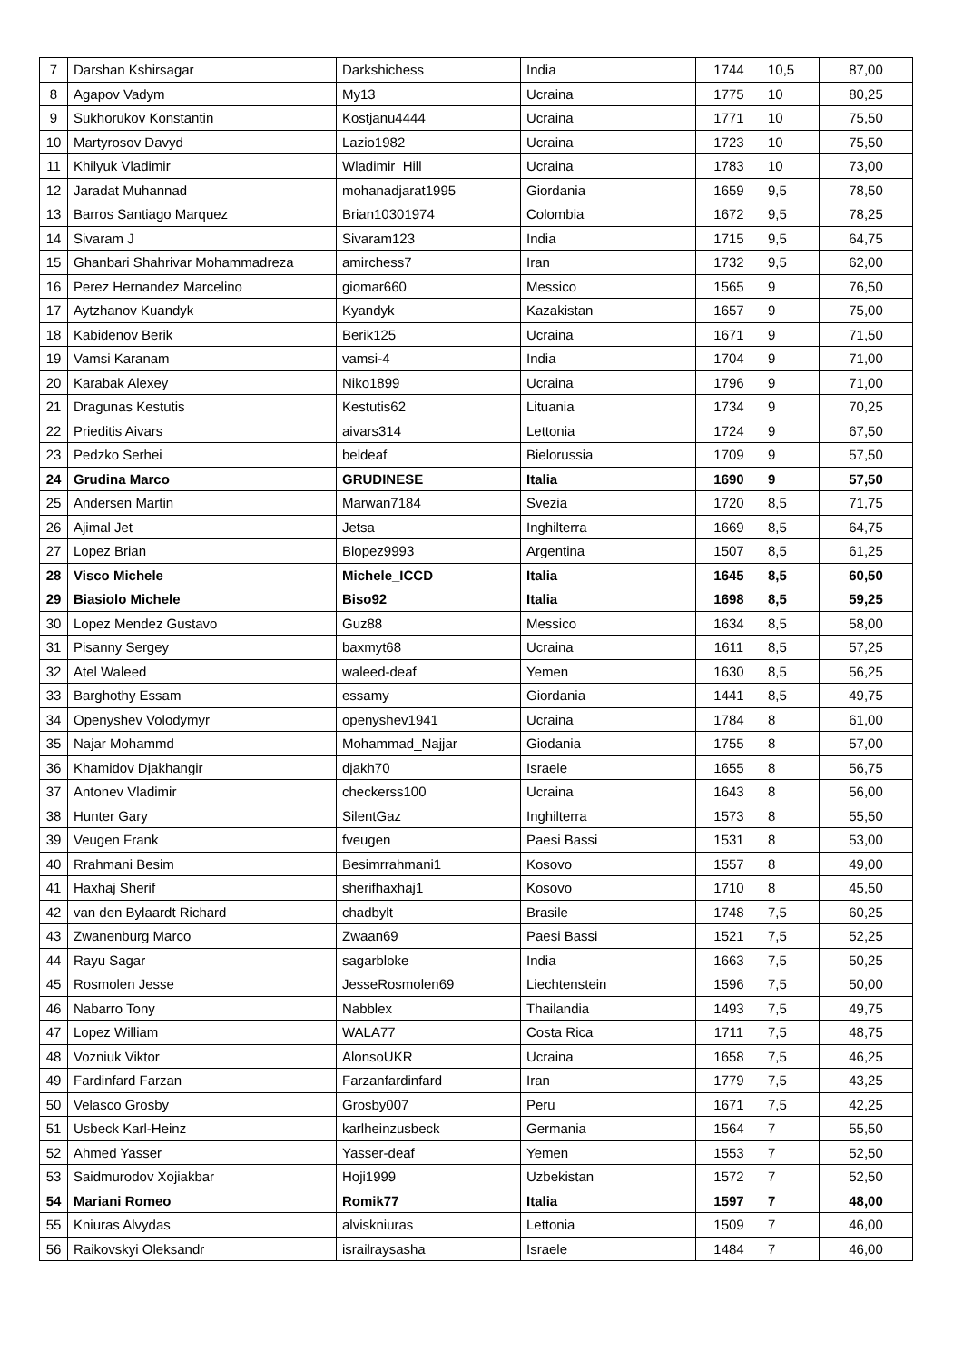| 7 | Darshan Kshirsagar | Darkshichess | India | 1744 | 10,5 | 87,00 |
| 8 | Agapov Vadym | My13 | Ucraina | 1775 | 10 | 80,25 |
| 9 | Sukhorukov Konstantin | Kostjanu4444 | Ucraina | 1771 | 10 | 75,50 |
| 10 | Martyrosov Davyd | Lazio1982 | Ucraina | 1723 | 10 | 75,50 |
| 11 | Khilyuk Vladimir | Wladimir_Hill | Ucraina | 1783 | 10 | 73,00 |
| 12 | Jaradat Muhannad | mohanadjarat1995 | Giordania | 1659 | 9,5 | 78,50 |
| 13 | Barros Santiago Marquez | Brian10301974 | Colombia | 1672 | 9,5 | 78,25 |
| 14 | Sivaram J | Sivaram123 | India | 1715 | 9,5 | 64,75 |
| 15 | Ghanbari Shahrivar Mohammadreza | amirchess7 | Iran | 1732 | 9,5 | 62,00 |
| 16 | Perez Hernandez Marcelino | giomar660 | Messico | 1565 | 9 | 76,50 |
| 17 | Aytzhanov Kuandyk | Kyandyk | Kazakistan | 1657 | 9 | 75,00 |
| 18 | Kabidenov Berik | Berik125 | Ucraina | 1671 | 9 | 71,50 |
| 19 | Vamsi Karanam | vamsi-4 | India | 1704 | 9 | 71,00 |
| 20 | Karabak Alexey | Niko1899 | Ucraina | 1796 | 9 | 71,00 |
| 21 | Dragunas Kestutis | Kestutis62 | Lituania | 1734 | 9 | 70,25 |
| 22 | Prieditis Aivars | aivars314 | Lettonia | 1724 | 9 | 67,50 |
| 23 | Pedzko Serhei | beldeaf | Bielorussia | 1709 | 9 | 57,50 |
| 24 | Grudina Marco | GRUDINESE | Italia | 1690 | 9 | 57,50 |
| 25 | Andersen Martin | Marwan7184 | Svezia | 1720 | 8,5 | 71,75 |
| 26 | Ajimal Jet | Jetsa | Inghilterra | 1669 | 8,5 | 64,75 |
| 27 | Lopez Brian | Blopez9993 | Argentina | 1507 | 8,5 | 61,25 |
| 28 | Visco Michele | Michele_ICCD | Italia | 1645 | 8,5 | 60,50 |
| 29 | Biasiolo Michele | Biso92 | Italia | 1698 | 8,5 | 59,25 |
| 30 | Lopez Mendez Gustavo | Guz88 | Messico | 1634 | 8,5 | 58,00 |
| 31 | Pisanny Sergey | baxmyt68 | Ucraina | 1611 | 8,5 | 57,25 |
| 32 | Atel Waleed | waleed-deaf | Yemen | 1630 | 8,5 | 56,25 |
| 33 | Barghothy Essam | essamy | Giordania | 1441 | 8,5 | 49,75 |
| 34 | Openyshev Volodymyr | openyshev1941 | Ucraina | 1784 | 8 | 61,00 |
| 35 | Najar Mohammd | Mohammad_Najjar | Giodania | 1755 | 8 | 57,00 |
| 36 | Khamidov Djakhangir | djakh70 | Israele | 1655 | 8 | 56,75 |
| 37 | Antonev Vladimir | checkerss100 | Ucraina | 1643 | 8 | 56,00 |
| 38 | Hunter Gary | SilentGaz | Inghilterra | 1573 | 8 | 55,50 |
| 39 | Veugen Frank | fveugen | Paesi Bassi | 1531 | 8 | 53,00 |
| 40 | Rrahmani Besim | Besimrrahmani1 | Kosovo | 1557 | 8 | 49,00 |
| 41 | Haxhaj Sherif | sherifhaxhaj1 | Kosovo | 1710 | 8 | 45,50 |
| 42 | van den Bylaardt Richard | chadbylt | Brasile | 1748 | 7,5 | 60,25 |
| 43 | Zwanenburg Marco | Zwaan69 | Paesi Bassi | 1521 | 7,5 | 52,25 |
| 44 | Rayu Sagar | sagarbloke | India | 1663 | 7,5 | 50,25 |
| 45 | Rosmolen Jesse | JesseRosmolen69 | Liechtenstein | 1596 | 7,5 | 50,00 |
| 46 | Nabarro Tony | Nabblex | Thailandia | 1493 | 7,5 | 49,75 |
| 47 | Lopez William | WALA77 | Costa Rica | 1711 | 7,5 | 48,75 |
| 48 | Vozniuk Viktor | AlonsoUKR | Ucraina | 1658 | 7,5 | 46,25 |
| 49 | Fardinfard Farzan | Farzanfardinfard | Iran | 1779 | 7,5 | 43,25 |
| 50 | Velasco Grosby | Grosby007 | Peru | 1671 | 7,5 | 42,25 |
| 51 | Usbeck Karl-Heinz | karlheinzusbeck | Germania | 1564 | 7 | 55,50 |
| 52 | Ahmed Yasser | Yasser-deaf | Yemen | 1553 | 7 | 52,50 |
| 53 | Saidmurodov Xojiakbar | Hoji1999 | Uzbekistan | 1572 | 7 | 52,50 |
| 54 | Mariani Romeo | Romik77 | Italia | 1597 | 7 | 48,00 |
| 55 | Kniuras Alvydas | alviskniuras | Lettonia | 1509 | 7 | 46,00 |
| 56 | Raikovskyi Oleksandr | israilraysasha | Israele | 1484 | 7 | 46,00 |